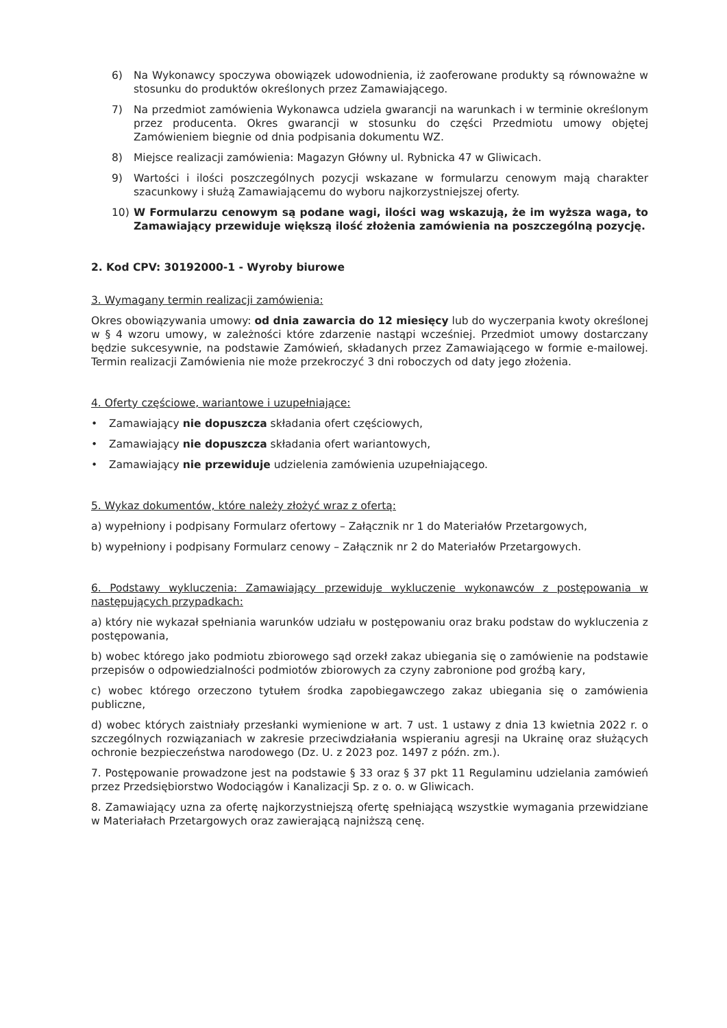6) Na Wykonawcy spoczywa obowiązek udowodnienia, iż zaoferowane produkty są równoważne w stosunku do produktów określonych przez Zamawiającego.
7) Na przedmiot zamówienia Wykonawca udziela gwarancji na warunkach i w terminie określonym przez producenta. Okres gwarancji w stosunku do części Przedmiotu umowy objętej Zamówieniem biegnie od dnia podpisania dokumentu WZ.
8) Miejsce realizacji zamówienia: Magazyn Główny ul. Rybnicka 47 w Gliwicach.
9) Wartości i ilości poszczególnych pozycji wskazane w formularzu cenowym mają charakter szacunkowy i służą Zamawiającemu do wyboru najkorzystniejszej oferty.
10) W Formularzu cenowym są podane wagi, ilości wag wskazują, że im wyższa waga, to Zamawiający przewiduje większą ilość złożenia zamówienia na poszczególną pozycję.
2. Kod CPV: 30192000-1 - Wyroby biurowe
3. Wymagany termin realizacji zamówienia:
Okres obowiązywania umowy: od dnia zawarcia do 12 miesięcy lub do wyczerpania kwoty określonej w § 4 wzoru umowy, w zależności które zdarzenie nastąpi wcześniej. Przedmiot umowy dostarczany będzie sukcesywnie, na podstawie Zamówień, składanych przez Zamawiającego w formie e-mailowej. Termin realizacji Zamówienia nie może przekroczyć 3 dni roboczych od daty jego złożenia.
4. Oferty częściowe, wariantowe i uzupełniające:
• Zamawiający nie dopuszcza składania ofert częściowych,
• Zamawiający nie dopuszcza składania ofert wariantowych,
• Zamawiający nie przewiduje udzielenia zamówienia uzupełniającego.
5. Wykaz dokumentów, które należy złożyć wraz z ofertą:
a) wypełniony i podpisany Formularz ofertowy – Załącznik nr 1 do Materiałów Przetargowych,
b) wypełniony i podpisany Formularz cenowy – Załącznik nr 2 do Materiałów Przetargowych.
6. Podstawy wykluczenia: Zamawiający przewiduje wykluczenie wykonawców z postępowania w następujących przypadkach:
a) który nie wykazał spełniania warunków udziału w postępowaniu oraz braku podstaw do wykluczenia z postępowania,
b) wobec którego jako podmiotu zbiorowego sąd orzekł zakaz ubiegania się o zamówienie na podstawie przepisów o odpowiedzialności podmiotów zbiorowych za czyny zabronione pod groźbą kary,
c) wobec którego orzeczono tytułem środka zapobiegawczego zakaz ubiegania się o zamówienia publiczne,
d) wobec których zaistniały przesłanki wymienione w art. 7 ust. 1 ustawy z dnia 13 kwietnia 2022 r. o szczególnych rozwiązaniach w zakresie przeciwdziałania wspieraniu agresji na Ukrainę oraz służących ochronie bezpieczeństwa narodowego (Dz. U. z 2023 poz. 1497 z późn. zm.).
7. Postępowanie prowadzone jest na podstawie § 33 oraz § 37 pkt 11 Regulaminu udzielania zamówień przez Przedsiębiorstwo Wodociągów i Kanalizacji Sp. z o. o. w Gliwicach.
8. Zamawiający uzna za ofertę najkorzystniejszą ofertę spełniającą wszystkie wymagania przewidziane w Materiałach Przetargowych oraz zawierającą najniższą cenę.